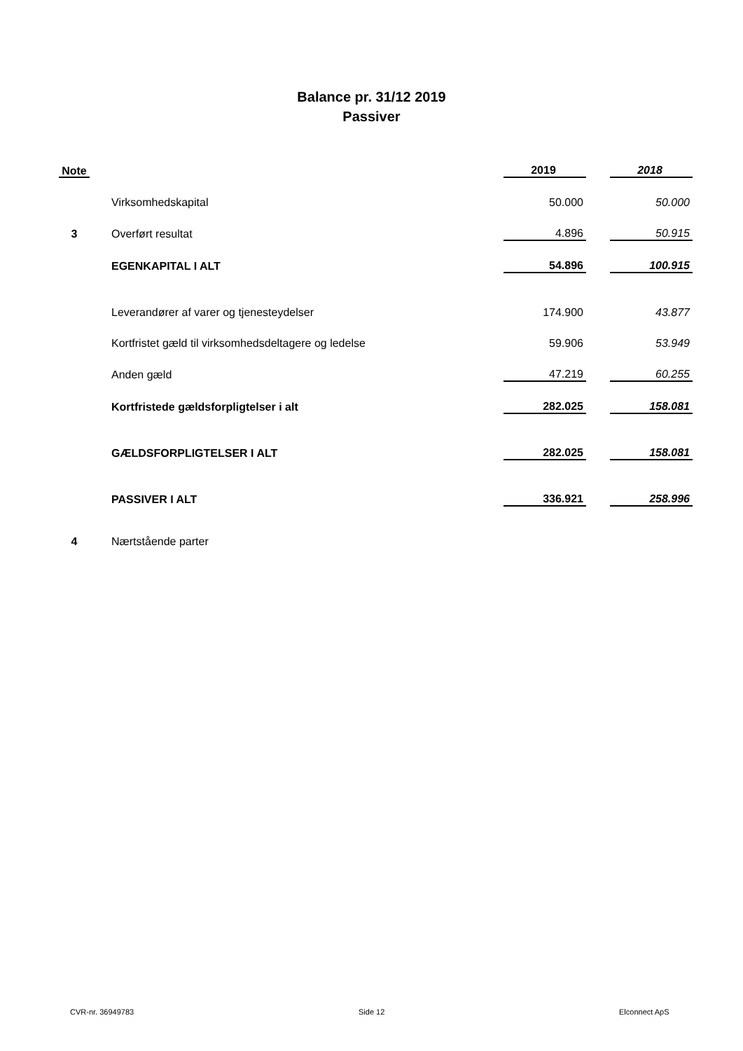Balance pr. 31/12 2019
Passiver
| Note | | 2019 | | 2018 |
| --- | --- | --- | --- | --- |
| | Virksomhedskapital | 50.000 | | 50.000 |
| 3 | Overført resultat | 4.896 | | 50.915 |
| | EGENKAPITAL I ALT | 54.896 | | 100.915 |
| | Leverandører af varer og tjenesteydelser | 174.900 | | 43.877 |
| | Kortfristet gæld til virksomhedsdeltagere og ledelse | 59.906 | | 53.949 |
| | Anden gæld | 47.219 | | 60.255 |
| | Kortfristede gældsforpligtelser i alt | 282.025 | | 158.081 |
| | GÆLDSFORPLIGTELSER I ALT | 282.025 | | 158.081 |
| | PASSIVER I ALT | 336.921 | | 258.996 |
| 4 | Nærtstående parter | | | |
CVR-nr. 36949783 Side 12 Elconnect ApS